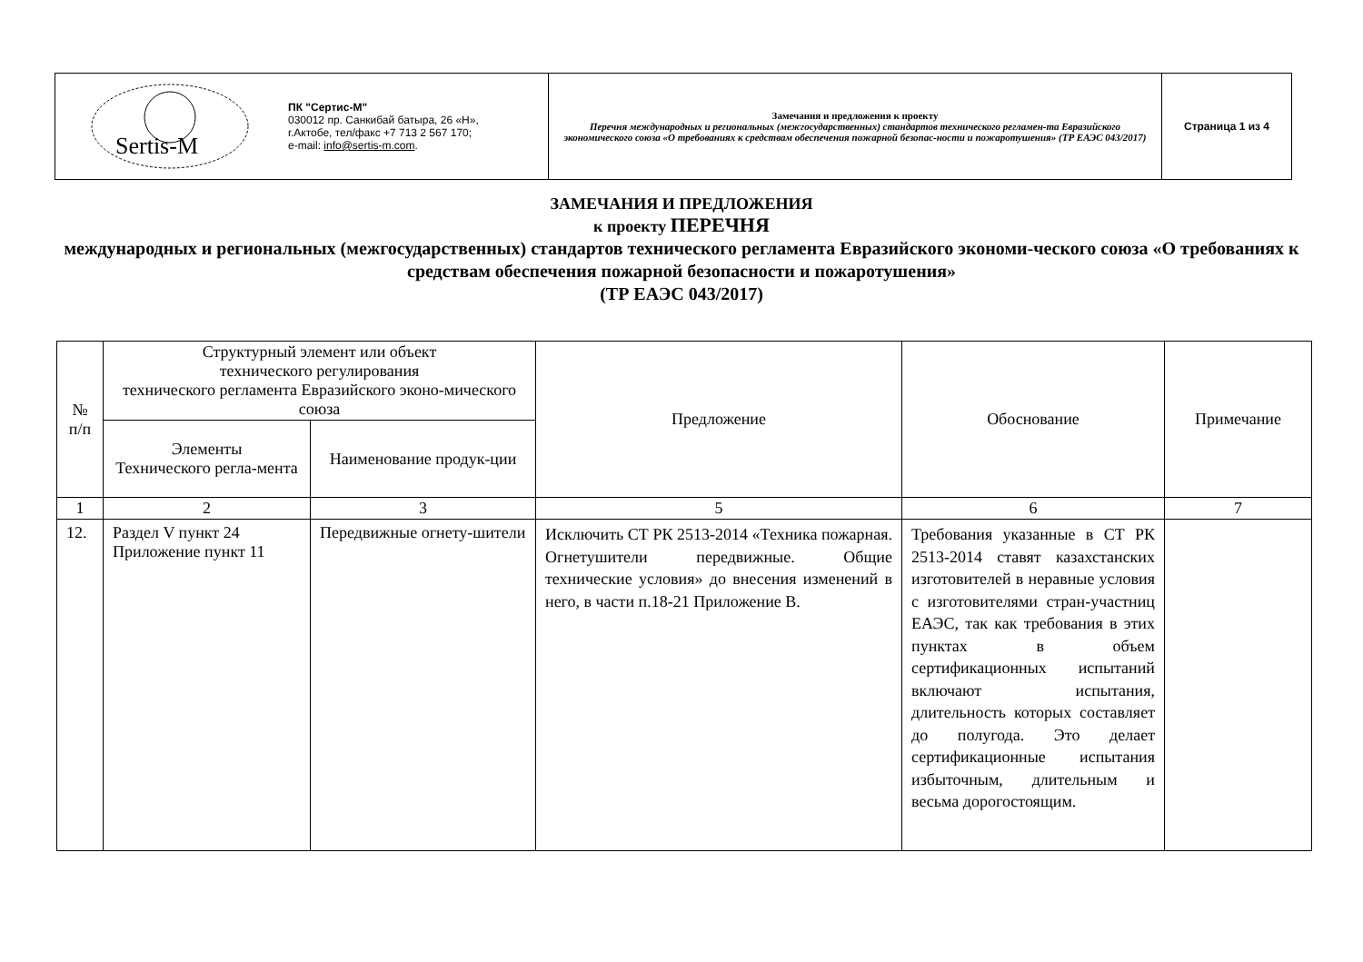| Sertis-M ПК "Сертис-М" 030012 пр. Санкибай батыра, 26 «Н», г.Актобе, тел/факс +7 713 2 567 170; e-mail: info@sertis-m.com . | Замечания и предложения к проекту Перечня международных и региональных (межгосударственных) стандартов технического регламен-та Евразийского экономического союза «О требованиях к средствам обеспечения пожарной безопас-ности и пожаротушения» (ТР ЕАЭС 043/2017) | Страница 1 из 4 |
ЗАМЕЧАНИЯ И ПРЕДЛОЖЕНИЯ
к проекту ПЕРЕЧНЯ
международных и региональных (межгосударственных) стандартов технического регламента Евразийского экономи-ческого союза «О требованиях к средствам обеспечения пожарной безопасности и пожаротушения»
(ТР ЕАЭС 043/2017)
| № п/п | Структурный элемент или объект технического регулирования технического регламента Евразийского эконо-мического союза | | Предложение | Обоснование | Примечание |
| --- | --- | --- | --- | --- | --- |
| | Элементы Технического регла-мента | Наименование продук-ции | | | |
| 1 | 2 | 3 | 5 | 6 | 7 |
| 12. | Раздел V пункт 24 Приложение пункт 11 | Передвижные огнету-шители | Исключить СТ РК 2513-2014 «Техника пожарная. Огнетушители передвижные. Общие технические условия» до внесения изменений в него, в части п.18-21 Приложение В. | Требования указанные в СТ РК 2513-2014 ставят казахстанских изготовителей в неравные условия с изготовителями стран-участниц ЕАЭС, так как требования в этих пунктах в объем сертификационных испытаний включают испытания, длительность которых составляет до полугода. Это делает сертификационные испытания избыточным, длительным и весьма дорогостоящим. | |